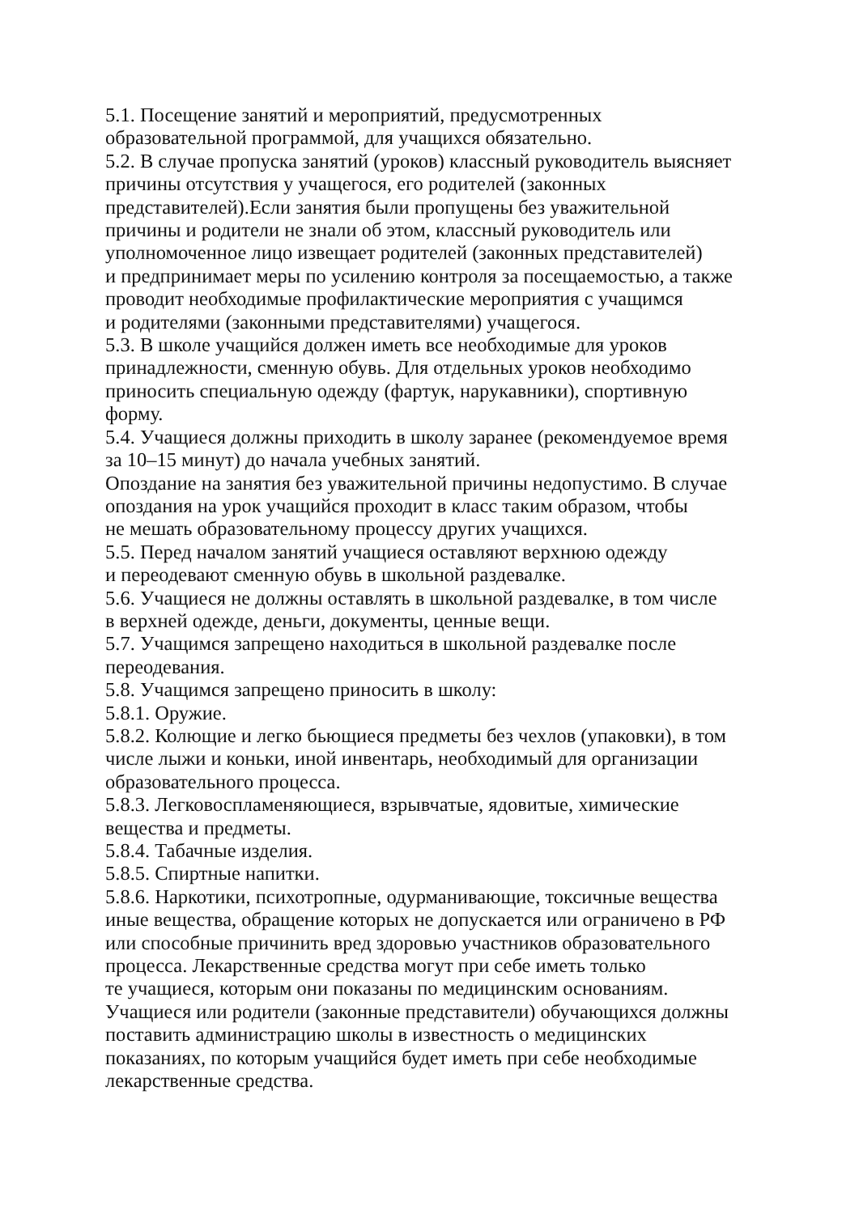5.1. Посещение занятий и мероприятий, предусмотренных
образовательной программой, для учащихся обязательно.
5.2. В случае пропуска занятий (уроков) классный руководитель выясняет
причины отсутствия у учащегося, его родителей (законных
представителей).Если занятия были пропущены без уважительной
причины и родители не знали об этом, классный руководитель или
уполномоченное лицо извещает родителей (законных представителей)
и предпринимает меры по усилению контроля за посещаемостью, а также
проводит необходимые профилактические мероприятия с учащимся
и родителями (законными представителями) учащегося.
5.3. В школе учащийся должен иметь все необходимые для уроков
принадлежности, сменную обувь. Для отдельных уроков необходимо
приносить специальную одежду (фартук, нарукавники), спортивную
форму.
5.4. Учащиеся должны приходить в школу заранее (рекомендуемое время
за 10–15 минут) до начала учебных занятий.
Опоздание на занятия без уважительной причины недопустимо. В случае
опоздания на урок учащийся проходит в класс таким образом, чтобы
не мешать образовательному процессу других учащихся.
5.5. Перед началом занятий учащиеся оставляют верхнюю одежду
и переодевают сменную обувь в школьной раздевалке.
5.6. Учащиеся не должны оставлять в школьной раздевалке, в том числе
в верхней одежде, деньги, документы, ценные вещи.
5.7. Учащимся запрещено находиться в школьной раздевалке после
переодевания.
5.8. Учащимся запрещено приносить в школу:
5.8.1. Оружие.
5.8.2. Колющие и легко бьющиеся предметы без чехлов (упаковки), в том
числе лыжи и коньки, иной инвентарь, необходимый для организации
образовательного процесса.
5.8.3. Легковоспламеняющиеся, взрывчатые, ядовитые, химические
вещества и предметы.
5.8.4. Табачные изделия.
5.8.5. Спиртные напитки.
5.8.6. Наркотики, психотропные, одурманивающие, токсичные вещества
иные вещества, обращение которых не допускается или ограничено в РФ
или способные причинить вред здоровью участников образовательного
процесса. Лекарственные средства могут при себе иметь только
те учащиеся, которым они показаны по медицинским основаниям.
Учащиеся или родители (законные представители) обучающихся должны
поставить администрацию школы в известность о медицинских
показаниях, по которым учащийся будет иметь при себе необходимые
лекарственные средства.